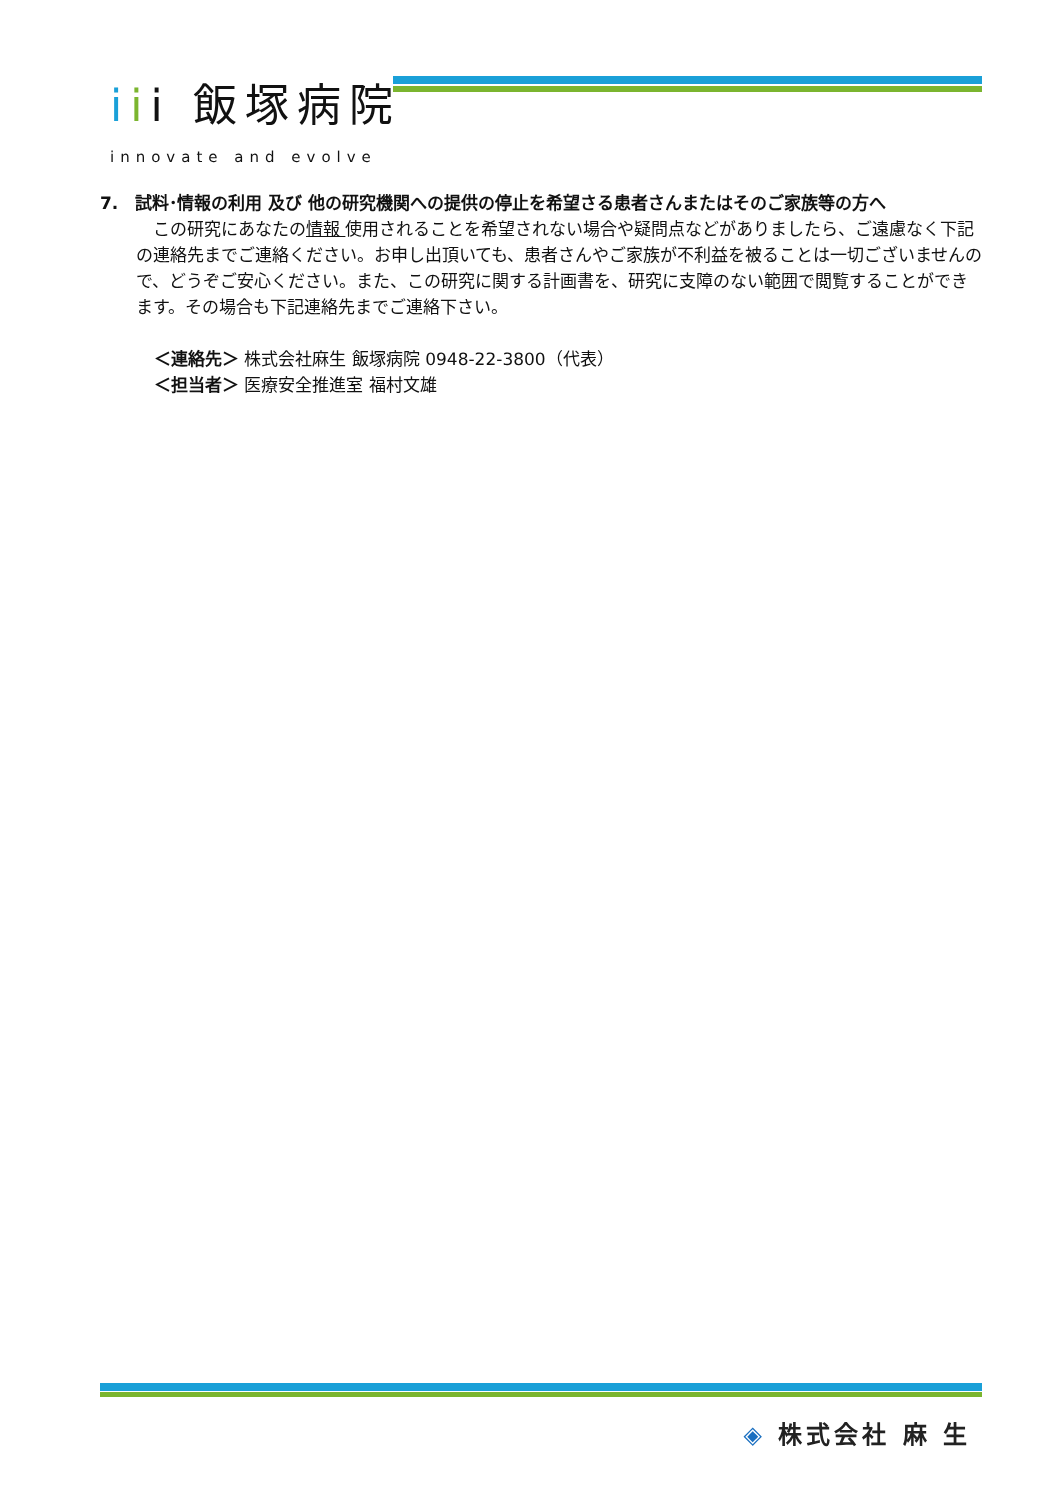iii 飯塚病院
innovate and evolve
7.　試料･情報の利用 及び 他の研究機関への提供の停止を希望さる患者さんまたはそのご家族等の方へ
　この研究にあなたの情報 使用されることを希望されない場合や疑問点などがありましたら、ご遠慮なく下記の連絡先までご連絡ください。お申し出頂いても、患者さんやご家族が不利益を被ることは一切ございませんので、どうぞご安心ください。また、この研究に関する計画書を、研究に支障のない範囲で閲覧することができます。その場合も下記連絡先までご連絡下さい。
＜連絡先＞ 株式会社麻生 飯塚病院 0948-22-3800（代表）
＜担当者＞ 医療安全推進室 福村文雄
◈ 株式会社 麻 生